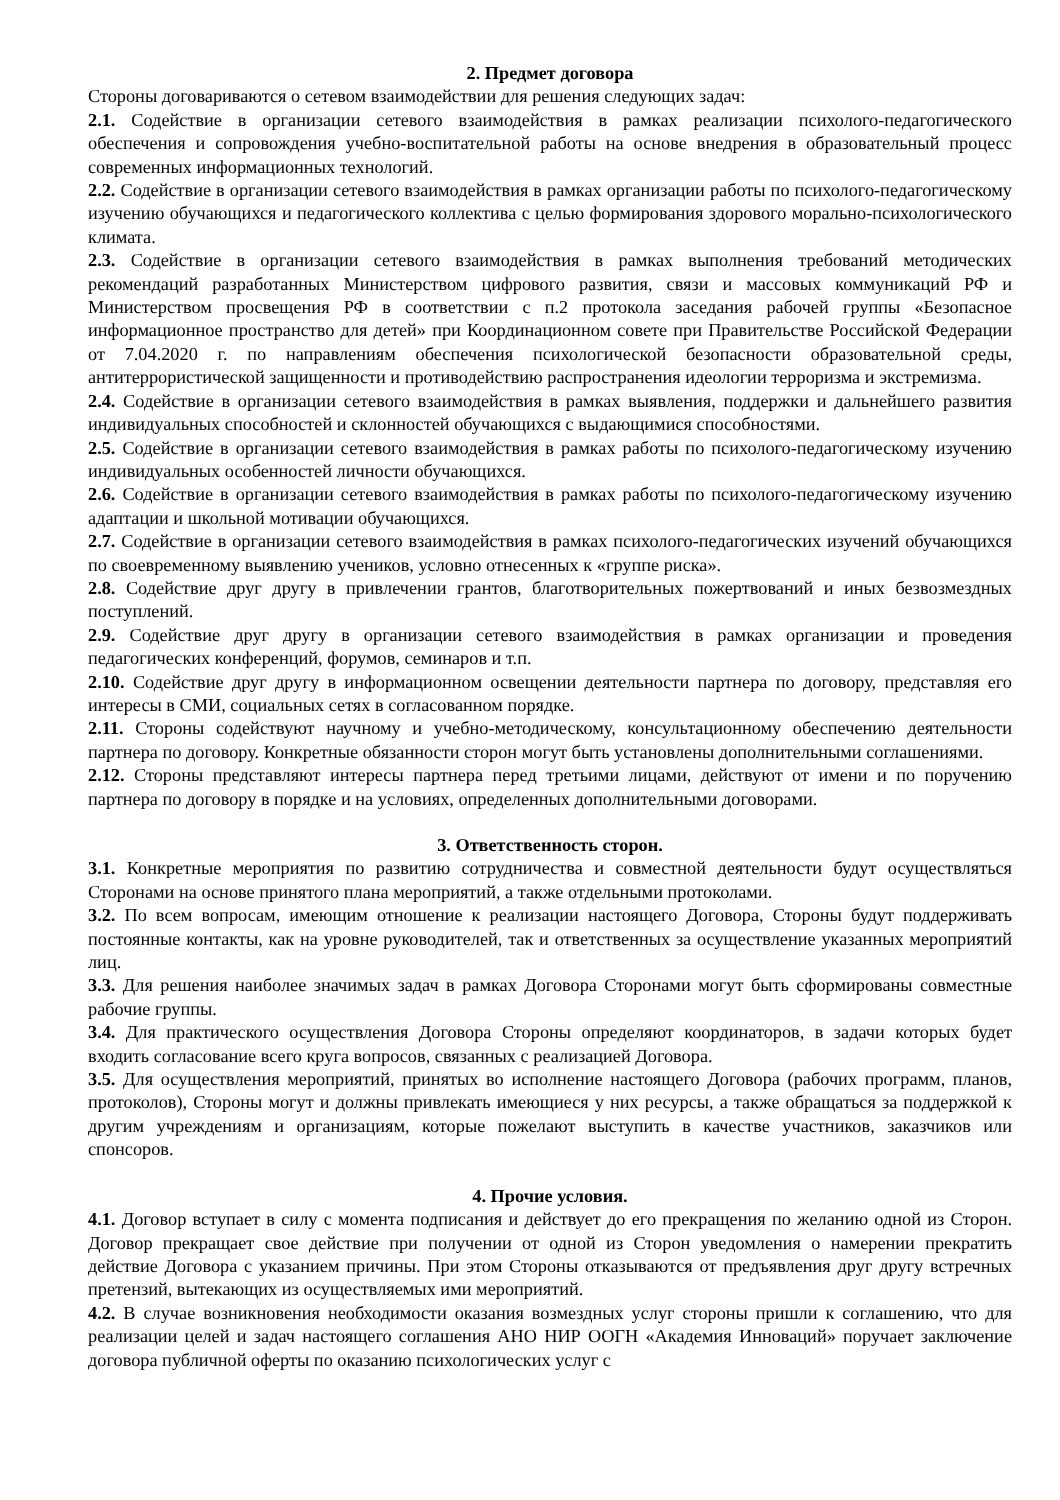2. Предмет договора
Стороны договариваются о сетевом взаимодействии для решения следующих задач:
2.1. Содействие в организации сетевого взаимодействия в рамках реализации психолого-педагогического обеспечения и сопровождения учебно-воспитательной работы на основе внедрения в образовательный процесс современных информационных технологий.
2.2. Содействие в организации сетевого взаимодействия в рамках организации работы по психолого-педагогическому изучению обучающихся и педагогического коллектива с целью формирования здорового морально-психологического климата.
2.3. Содействие в организации сетевого взаимодействия в рамках выполнения требований методических рекомендаций разработанных Министерством цифрового развития, связи и массовых коммуникаций РФ и Министерством просвещения РФ в соответствии с п.2 протокола заседания рабочей группы «Безопасное информационное пространство для детей» при Координационном совете при Правительстве Российской Федерации от 7.04.2020 г. по направлениям обеспечения психологической безопасности образовательной среды, антитеррористической защищенности и противодействию распространения идеологии терроризма и экстремизма.
2.4. Содействие в организации сетевого взаимодействия в рамках выявления, поддержки и дальнейшего развития индивидуальных способностей и склонностей обучающихся с выдающимися способностями.
2.5. Содействие в организации сетевого взаимодействия в рамках работы по психолого-педагогическому изучению индивидуальных особенностей личности обучающихся.
2.6. Содействие в организации сетевого взаимодействия в рамках работы по психолого-педагогическому изучению адаптации и школьной мотивации обучающихся.
2.7. Содействие в организации сетевого взаимодействия в рамках психолого-педагогических изучений обучающихся по своевременному выявлению учеников, условно отнесенных к «группе риска».
2.8. Содействие друг другу в привлечении грантов, благотворительных пожертвований и иных безвозмездных поступлений.
2.9. Содействие друг другу в организации сетевого взаимодействия в рамках организации и проведения педагогических конференций, форумов, семинаров и т.п.
2.10. Содействие друг другу в информационном освещении деятельности партнера по договору, представляя его интересы в СМИ, социальных сетях в согласованном порядке.
2.11. Стороны содействуют научному и учебно-методическому, консультационному обеспечению деятельности партнера по договору. Конкретные обязанности сторон могут быть установлены дополнительными соглашениями.
2.12. Стороны представляют интересы партнера перед третьими лицами, действуют от имени и по поручению партнера по договору в порядке и на условиях, определенных дополнительными договорами.
3. Ответственность сторон.
3.1. Конкретные мероприятия по развитию сотрудничества и совместной деятельности будут осуществляться Сторонами на основе принятого плана мероприятий, а также отдельными протоколами.
3.2. По всем вопросам, имеющим отношение к реализации настоящего Договора, Стороны будут поддерживать постоянные контакты, как на уровне руководителей, так и ответственных за осуществление указанных мероприятий лиц.
3.3. Для решения наиболее значимых задач в рамках Договора Сторонами могут быть сформированы совместные рабочие группы.
3.4. Для практического осуществления Договора Стороны определяют координаторов, в задачи которых будет входить согласование всего круга вопросов, связанных с реализацией Договора.
3.5. Для осуществления мероприятий, принятых во исполнение настоящего Договора (рабочих программ, планов, протоколов), Стороны могут и должны привлекать имеющиеся у них ресурсы, а также обращаться за поддержкой к другим учреждениям и организациям, которые пожелают выступить в качестве участников, заказчиков или спонсоров.
4. Прочие условия.
4.1. Договор вступает в силу с момента подписания и действует до его прекращения по желанию одной из Сторон. Договор прекращает свое действие при получении от одной из Сторон уведомления о намерении прекратить действие Договора с указанием причины. При этом Стороны отказываются от предъявления друг другу встречных претензий, вытекающих из осуществляемых ими мероприятий.
4.2. В случае возникновения необходимости оказания возмездных услуг стороны пришли к соглашению, что для реализации целей и задач настоящего соглашения АНО НИР ООГН «Академия Инноваций» поручает заключение договора публичной оферты по оказанию психологических услуг с